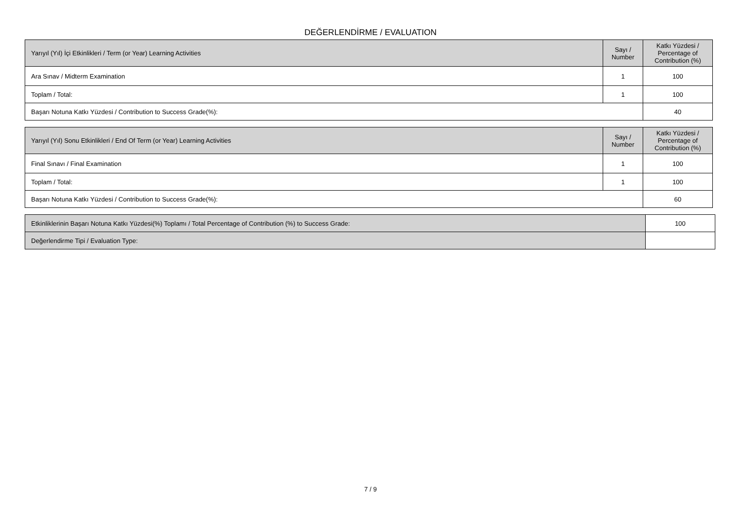DEĞERLENDİRME / EVALUATION
| Yarıyıl (Yıl) İçi Etkinlikleri / Term (or Year) Learning Activities | Sayı / Number | Katkı Yüzdesi / Percentage of Contribution (%) |
| --- | --- | --- |
| Ara Sınav / Midterm Examination | 1 | 100 |
| Toplam / Total: | 1 | 100 |
| Başarı Notuna Katkı Yüzdesi / Contribution to Success Grade(%): | | 40 |
| Yarıyıl (Yıl) Sonu Etkinlikleri / End Of Term (or Year) Learning Activities | Sayı / Number | Katkı Yüzdesi / Percentage of Contribution (%) |
| --- | --- | --- |
| Final Sınavı / Final Examination | 1 | 100 |
| Toplam / Total: | 1 | 100 |
| Başarı Notuna Katkı Yüzdesi / Contribution to Success Grade(%): | | 60 |
| Etkinliklerinin Başarı Notuna Katkı Yüzdesi(%) Toplamı / Total Percentage of Contribution (%) to Success Grade: | | 100 |
| Değerlendirme Tipi / Evaluation Type: | | |
7 / 9